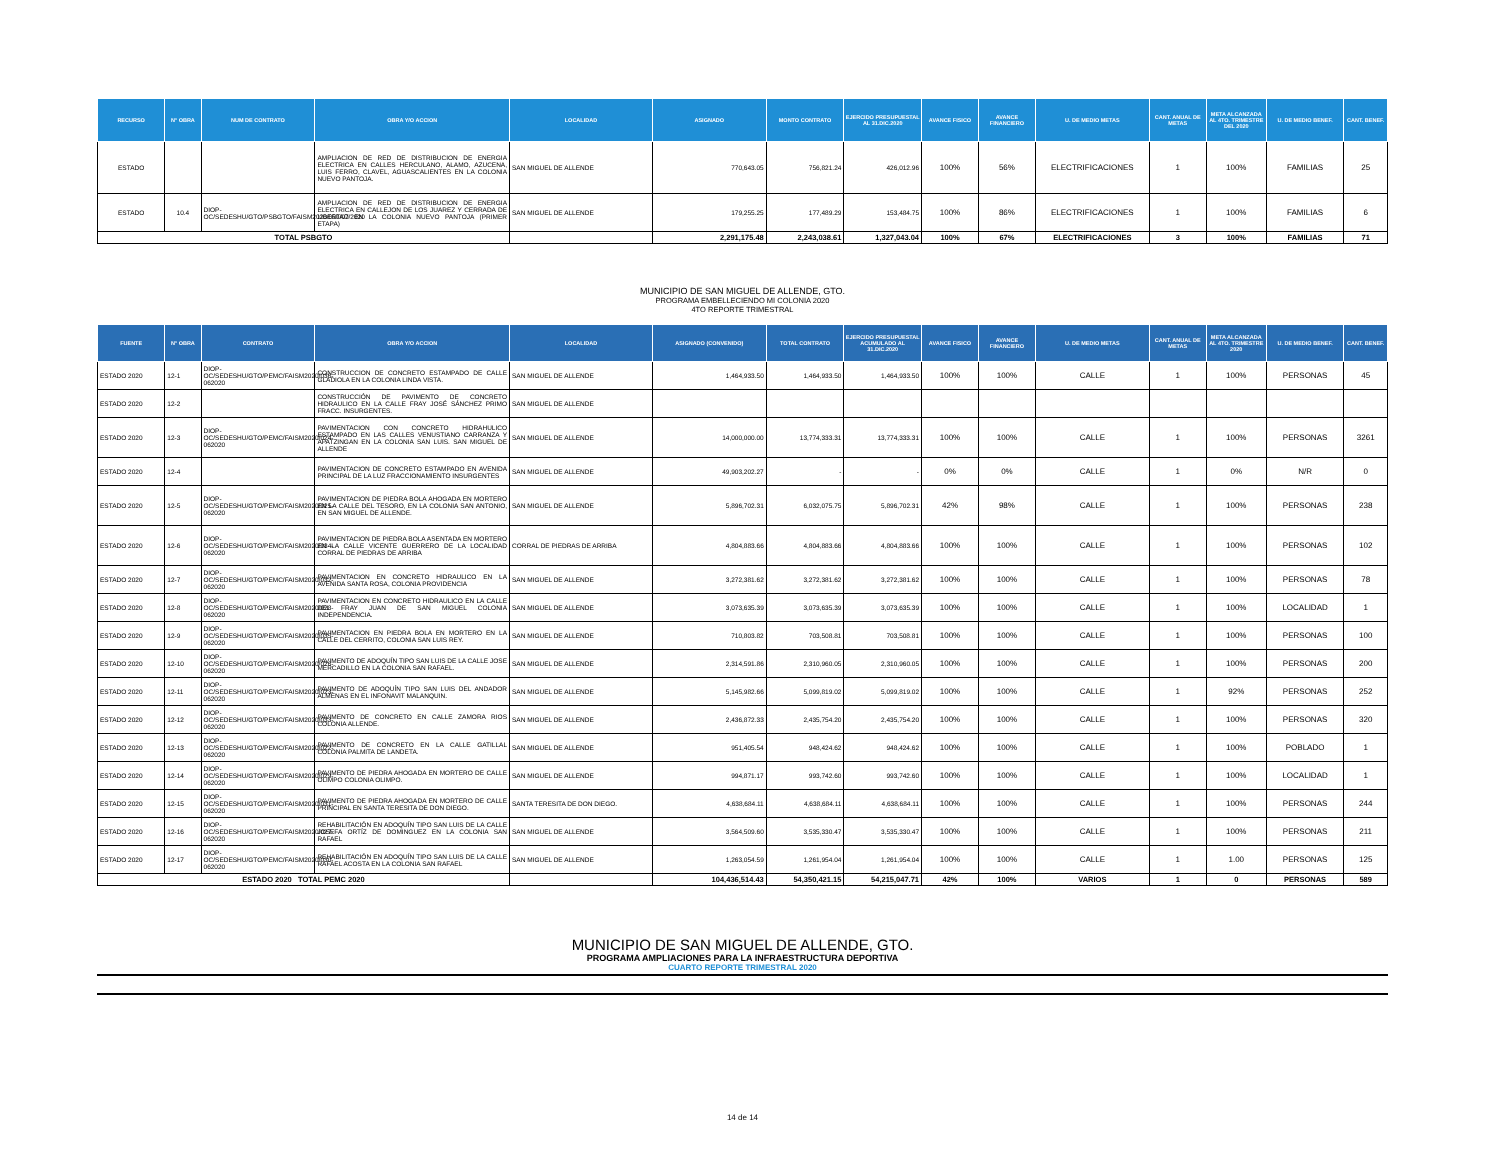| RECURSO | N° OBRA | NUM DE CONTRATO | OBRA Y/O ACCION | LOCALIDAD | ASIGNADO | MONTO CONTRATO | EJERCIDO PRESUPUESTAL AL 31.DIC.2020 | AVANCE FISICO | AVANCE FINANCIERO | U. DE MEDIO METAS | CANT. ANUAL DE METAS | META ALCANZADA AL 4TO. TRIMESTRE DEL 2020 | U. DE MEDIO BENEF. | CANT. BENEF. |
| --- | --- | --- | --- | --- | --- | --- | --- | --- | --- | --- | --- | --- | --- | --- |
| ESTADO | | | AMPLIACION DE RED DE DISTRIBUCION DE ENERGIA ELECTRICA EN CALLES HERCULANO, ALAMO, AZUCENA, LUIS FERRO, CLAVEL, AGUASCALIENTES EN LA COLONIA NUEVO PANTOJA. | SAN MIGUEL DE ALLENDE | 770,643.05 | 756,821.24 | 426,012.96 | 100% | 56% | ELECTRIFICACIONES | 1 | 100% | FAMILIAS | 25 |
| ESTADO | 10.4 | DIOP-OC/SEDESHU/GTO/PSBGTO/FAISM2020/050/07/2020 | AMPLIACION DE RED DE DISTRIBUCION DE ENERGIA ELECTRICA EN CALLEJON DE LOS JUAREZ Y CERRADA DE LIBERTAD EN LA COLONIA NUEVO PANTOJA (PRIMER ETAPA) | SAN MIGUEL DE ALLENDE | 179,255.25 | 177,489.29 | 153,484.75 | 100% | 86% | ELECTRIFICACIONES | 1 | 100% | FAMILIAS | 6 |
| TOTAL PSBGTO | | | | | 2,291,175.48 | 2,243,038.61 | 1,327,043.04 | 100% | 67% | ELECTRIFICACIONES | 3 | 100% | FAMILIAS | 71 |
MUNICIPIO DE SAN MIGUEL DE ALLENDE, GTO.
PROGRAMA EMBELLECIENDO MI COLONIA 2020
4TO REPORTE TRIMESTRAL
| FUENTE | N° OBRA | CONTRATO | OBRA Y/O ACCION | LOCALIDAD | ASIGNADO (CONVENIDO) | TOTAL CONTRATO | EJERCIDO PRESUPUESTAL ACUMULADO AL 31.DIC.2020 | AVANCE FISICO | AVANCE FINANCIERO | U. DE MEDIO METAS | CANT. ANUAL DE METAS | META ALCANZADA AL 4TO. TRIMESTRE 2020 | U. DE MEDIO BENEF. | CANT. BENEF. |
| --- | --- | --- | --- | --- | --- | --- | --- | --- | --- | --- | --- | --- | --- | --- |
| ESTADO 2020 | 12-1 | DIOP-OC/SEDESHU/GTO/PEMC/FAISM2020/036-062020 | CONSTRUCCION DE CONCRETO ESTAMPADO DE CALLE GLADIOLA EN LA COLONIA LINDA VISTA. | SAN MIGUEL DE ALLENDE | 1,464,933.50 | 1,464,933.50 | 1,464,933.50 | 100% | 100% | CALLE | 1 | 100% | PERSONAS | 45 |
| ESTADO 2020 | 12-2 | | CONSTRUCCIÓN DE PAVIMENTO DE CONCRETO HIDRAULICO EN LA CALLE FRAY JOSÉ SÁNCHEZ PRIMO FRACC. INSURGENTES. | SAN MIGUEL DE ALLENDE | | | | | | | | | | |
| ESTADO 2020 | 12-3 | DIOP-OC/SEDESHU/GTO/PEMC/FAISM2020/024-062020 | PAVIMENTACION CON CONCRETO HIDRAHULICO ESTAMPADO EN LAS CALLES VENUSTIANO CARRANZA Y APATZINGAN EN LA COLONIA SAN LUIS. SAN MIGUEL DE ALLENDE | SAN MIGUEL DE ALLENDE | 14,000,000.00 | 13,774,333.31 | 13,774,333.31 | 100% | 100% | CALLE | 1 | 100% | PERSONAS | 3261 |
| ESTADO 2020 | 12-4 | | PAVIMENTACION DE CONCRETO ESTAMPADO EN AVENIDA PRINCIPAL DE LA LUZ FRACCIONAMIENTO INSURGENTES | SAN MIGUEL DE ALLENDE | 49,903,202.27 | - | - | 0% | 0% | CALLE | 1 | 0% | N/R | 0 |
| ESTADO 2020 | 12-5 | DIOP-OC/SEDESHU/GTO/PEMC/FAISM2020/025-062020 | PAVIMENTACION DE PIEDRA BOLA AHOGADA EN MORTERO EN LA CALLE DEL TESORO, EN LA COLONIA SAN ANTONIO, EN SAN MIGUEL DE ALLENDE. | SAN MIGUEL DE ALLENDE | 5,896,702.31 | 6,032,075.75 | 5,896,702.31 | 42% | 98% | CALLE | 1 | 100% | PERSONAS | 238 |
| ESTADO 2020 | 12-6 | DIOP-OC/SEDESHU/GTO/PEMC/FAISM2020/034-062020 | PAVIMENTACION DE PIEDRA BOLA ASENTADA EN MORTERO EN LA CALLE VICENTE GUERRERO DE LA LOCALIDAD CORRAL DE PIEDRAS DE ARRIBA | CORRAL DE PIEDRAS DE ARRIBA | 4,804,883.66 | 4,804,883.66 | 4,804,883.66 | 100% | 100% | CALLE | 1 | 100% | PERSONAS | 102 |
| ESTADO 2020 | 12-7 | DIOP-OC/SEDESHU/GTO/PEMC/FAISM2020/032-062020 | PAVIMENTACION EN CONCRETO HIDRAULICO EN LA AVENIDA SANTA ROSA, COLONIA PROVIDENCIA | SAN MIGUEL DE ALLENDE | 3,272,381.62 | 3,272,381.62 | 3,272,381.62 | 100% | 100% | CALLE | 1 | 100% | PERSONAS | 78 |
| ESTADO 2020 | 12-8 | DIOP-OC/SEDESHU/GTO/PEMC/FAISM2020/028-062020 | PAVIMENTACION EN CONCRETO HIDRAULICO EN LA CALLE DEL FRAY JUAN DE SAN MIGUEL COLONIA INDEPENDENCIA. | SAN MIGUEL DE ALLENDE | 3,073,635.39 | 3,073,635.39 | 3,073,635.39 | 100% | 100% | CALLE | 1 | 100% | LOCALIDAD | 1 |
| ESTADO 2020 | 12-9 | DIOP-OC/SEDESHU/GTO/PEMC/FAISM2020/035-062020 | PAVIMENTACION EN PIEDRA BOLA EN MORTERO EN LA CALLE DEL CERRITO, COLONIA SAN LUIS REY. | SAN MIGUEL DE ALLENDE | 710,803.82 | 703,508.81 | 703,508.81 | 100% | 100% | CALLE | 1 | 100% | PERSONAS | 100 |
| ESTADO 2020 | 12-10 | DIOP-OC/SEDESHU/GTO/PEMC/FAISM2020/026-062020 | PAVIMENTO DE ADOQUÍN TIPO SAN LUIS DE LA CALLE JOSE MERCADILLO EN LA COLONIA SAN RAFAEL. | SAN MIGUEL DE ALLENDE | 2,314,591.86 | 2,310,960.05 | 2,310,960.05 | 100% | 100% | CALLE | 1 | 100% | PERSONAS | 200 |
| ESTADO 2020 | 12-11 | DIOP-OC/SEDESHU/GTO/PEMC/FAISM2020/023-062020 | PAVIMENTO DE ADOQUÍN TIPO SAN LUIS DEL ANDADOR ALMENAS EN EL INFONAVIT MALANQUIN. | SAN MIGUEL DE ALLENDE | 5,145,982.66 | 5,099,819.02 | 5,099,819.02 | 100% | 100% | CALLE | 1 | 92% | PERSONAS | 252 |
| ESTADO 2020 | 12-12 | DIOP-OC/SEDESHU/GTO/PEMC/FAISM2020/033-062020 | PAVIMENTO DE CONCRETO EN CALLE ZAMORA RIOS COLONIA ALLENDE. | SAN MIGUEL DE ALLENDE | 2,436,872.33 | 2,435,754.20 | 2,435,754.20 | 100% | 100% | CALLE | 1 | 100% | PERSONAS | 320 |
| ESTADO 2020 | 12-13 | DIOP-OC/SEDESHU/GTO/PEMC/FAISM2020/022-062020 | PAVIMENTO DE CONCRETO EN LA CALLE GATILLAL COLONIA PALMITA DE LANDETA. | SAN MIGUEL DE ALLENDE | 951,405.54 | 948,424.62 | 948,424.62 | 100% | 100% | CALLE | 1 | 100% | POBLADO | 1 |
| ESTADO 2020 | 12-14 | DIOP-OC/SEDESHU/GTO/PEMC/FAISM2020/029-062020 | PAVIMENTO DE PIEDRA AHOGADA EN MORTERO DE CALLE OLIMPO COLONIA OLIMPO. | SAN MIGUEL DE ALLENDE | 994,871.17 | 993,742.60 | 993,742.60 | 100% | 100% | CALLE | 1 | 100% | LOCALIDAD | 1 |
| ESTADO 2020 | 12-15 | DIOP-OC/SEDESHU/GTO/PEMC/FAISM2020/031-062020 | PAVIMENTO DE PIEDRA AHOGADA EN MORTERO DE CALLE PRINCIPAL EN SANTA TERESITA DE DON DIEGO. | SANTA TERESITA DE DON DIEGO. | 4,638,684.11 | 4,638,684.11 | 4,638,684.11 | 100% | 100% | CALLE | 1 | 100% | PERSONAS | 244 |
| ESTADO 2020 | 12-16 | DIOP-OC/SEDESHU/GTO/PEMC/FAISM2020/027-062020 | REHABILITACIÓN EN ADOQUÍN TIPO SAN LUIS DE LA CALLE JOSEFA ORTÍZ DE DOMINGUEZ EN LA COLONIA SAN RAFAEL | SAN MIGUEL DE ALLENDE | 3,564,509.60 | 3,535,330.47 | 3,535,330.47 | 100% | 100% | CALLE | 1 | 100% | PERSONAS | 211 |
| ESTADO 2020 | 12-17 | DIOP-OC/SEDESHU/GTO/PEMC/FAISM2020/030-062020 | REHABILITACIÓN EN ADOQUÍN TIPO SAN LUIS DE LA CALLE RAFAEL ACOSTA EN LA COLONIA SAN RAFAEL | SAN MIGUEL DE ALLENDE | 1,263,054.59 | 1,261,954.04 | 1,261,954.04 | 100% | 100% | CALLE | 1 | 1.00 | PERSONAS | 125 |
| ESTADO 2020 TOTAL PEMC 2020 | | | | | 104,436,514.43 | 54,350,421.15 | 54,215,047.71 | 42% | 100% | VARIOS | 1 | 0 | PERSONAS | 589 |
MUNICIPIO DE SAN MIGUEL DE ALLENDE, GTO.
PROGRAMA AMPLIACIONES PARA LA INFRAESTRUCTURA DEPORTIVA
CUARTO REPORTE TRIMESTRAL 2020
14 de 14